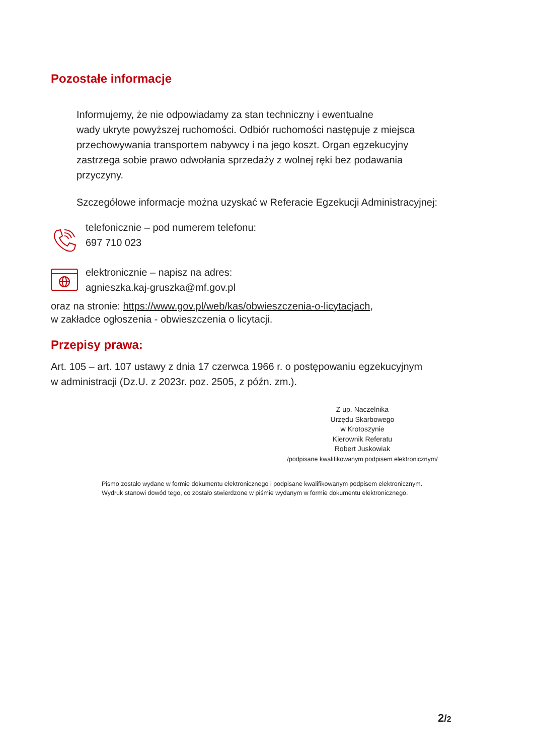Pozostałe informacje
Informujemy, że nie odpowiadamy za stan techniczny i ewentualne
wady ukryte powyższej ruchomości. Odbiór ruchomości następuje z miejsca przechowywania transportem nabywcy i na jego koszt. Organ egzekucyjny zastrzega sobie prawo odwołania sprzedaży z wolnej ręki bez podawania przyczyny.
Szczegółowe informacje można uzyskać w Referacie Egzekucji Administracyjnej:
telefonicznie – pod numerem telefonu:
697 710 023
elektronicznie – napisz na adres:
agnieszka.kaj-gruszka@mf.gov.pl
oraz na stronie: https://www.gov.pl/web/kas/obwieszczenia-o-licytacjach,
w zakładce ogłoszenia - obwieszczenia o licytacji.
Przepisy prawa:
Art. 105 – art. 107 ustawy z dnia 17 czerwca 1966 r. o postępowaniu egzekucyjnym
w administracji (Dz.U. z 2023r. poz. 2505, z późn. zm.).
Z up. Naczelnika
Urzędu Skarbowego
w Krotoszynie
Kierownik Referatu
Robert Juskowiak
/podpisane kwalifikowanym podpisem elektronicznym/
Pismo zostało wydane w formie dokumentu elektronicznego i podpisane kwalifikowanym podpisem elektronicznym.
Wydruk stanowi dowód tego, co zostało stwierdzone w piśmie wydanym w formie dokumentu elektronicznego.
2/2